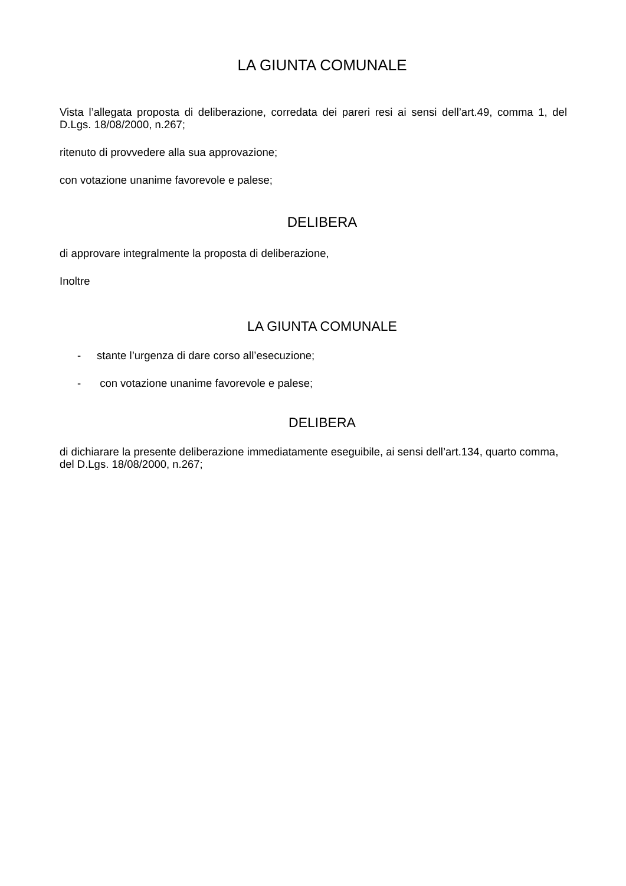LA GIUNTA COMUNALE
Vista l’allegata proposta di deliberazione, corredata dei pareri resi ai sensi dell’art.49, comma 1, del D.Lgs. 18/08/2000, n.267;
ritenuto di provvedere alla sua approvazione;
con votazione unanime favorevole e palese;
DELIBERA
di approvare integralmente la proposta di deliberazione,
Inoltre
LA GIUNTA COMUNALE
- stante l’urgenza di dare corso all’esecuzione;
- con votazione unanime favorevole e palese;
DELIBERA
di dichiarare la presente deliberazione immediatamente eseguibile, ai sensi dell’art.134, quarto comma, del D.Lgs. 18/08/2000, n.267;